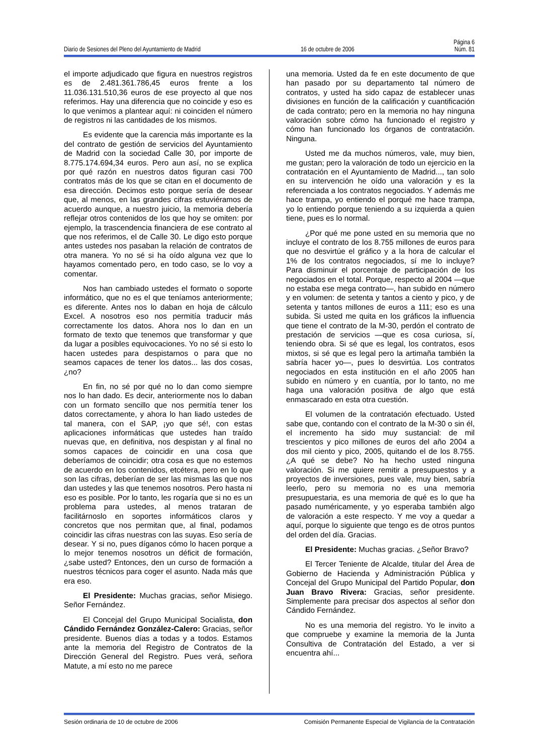Página 6
Diario de Sesiones del Pleno del Ayuntamiento de Madrid 16 de octubre de 2006 Núm. 81
el importe adjudicado que figura en nuestros registros es de 2.481.361.786,45 euros frente a los 11.036.131.510,36 euros de ese proyecto al que nos referimos. Hay una diferencia que no coincide y eso es lo que venimos a plantear aquí: ni coinciden el número de registros ni las cantidades de los mismos.
Es evidente que la carencia más importante es la del contrato de gestión de servicios del Ayuntamiento de Madrid con la sociedad Calle 30, por importe de 8.775.174.694,34 euros. Pero aun así, no se explica por qué razón en nuestros datos figuran casi 700 contratos más de los que se citan en el documento de esa dirección. Decimos esto porque sería de desear que, al menos, en las grandes cifras estuviéramos de acuerdo aunque, a nuestro juicio, la memoria debería reflejar otros contenidos de los que hoy se omiten: por ejemplo, la trascendencia financiera de ese contrato al que nos referimos, el de Calle 30. Le digo esto porque antes ustedes nos pasaban la relación de contratos de otra manera. Yo no sé si ha oído alguna vez que lo hayamos comentado pero, en todo caso, se lo voy a comentar.
Nos han cambiado ustedes el formato o soporte informático, que no es el que teníamos anteriormente; es diferente. Antes nos lo daban en hoja de cálculo Excel. A nosotros eso nos permitía traducir más correctamente los datos. Ahora nos lo dan en un formato de texto que tenemos que transformar y que da lugar a posibles equivocaciones. Yo no sé si esto lo hacen ustedes para despistarnos o para que no seamos capaces de tener los datos... las dos cosas, ¿no?
En fin, no sé por qué no lo dan como siempre nos lo han dado. Es decir, anteriormente nos lo daban con un formato sencillo que nos permitía tener los datos correctamente, y ahora lo han liado ustedes de tal manera, con el SAP, ¡yo que sé!, con estas aplicaciones informáticas que ustedes han traído nuevas que, en definitiva, nos despistan y al final no somos capaces de coincidir en una cosa que deberíamos de coincidir; otra cosa es que no estemos de acuerdo en los contenidos, etcétera, pero en lo que son las cifras, deberían de ser las mismas las que nos dan ustedes y las que tenemos nosotros. Pero hasta ni eso es posible. Por lo tanto, les rogaría que si no es un problema para ustedes, al menos trataran de facilitárnoslo en soportes informáticos claros y concretos que nos permitan que, al final, podamos coincidir las cifras nuestras con las suyas. Eso sería de desear. Y si no, pues díganos cómo lo hacen porque a lo mejor tenemos nosotros un déficit de formación, ¿sabe usted? Entonces, den un curso de formación a nuestros técnicos para coger el asunto. Nada más que era eso.
El Presidente: Muchas gracias, señor Misiego. Señor Fernández.
El Concejal del Grupo Municipal Socialista, don Cándido Fernández González-Calero: Gracias, señor presidente. Buenos días a todas y a todos. Estamos ante la memoria del Registro de Contratos de la Dirección General del Registro. Pues verá, señora Matute, a mí esto no me parece
una memoria. Usted da fe en este documento de que han pasado por su departamento tal número de contratos, y usted ha sido capaz de establecer unas divisiones en función de la calificación y cuantificación de cada contrato; pero en la memoria no hay ninguna valoración sobre cómo ha funcionado el registro y cómo han funcionado los órganos de contratación. Ninguna.
Usted me da muchos números, vale, muy bien, me gustan; pero la valoración de todo un ejercicio en la contratación en el Ayuntamiento de Madrid..., tan solo en su intervención he oído una valoración y es la referenciada a los contratos negociados. Y además me hace trampa, yo entiendo el porqué me hace trampa, yo lo entiendo porque teniendo a su izquierda a quien tiene, pues es lo normal.
¿Por qué me pone usted en su memoria que no incluye el contrato de los 8.755 millones de euros para que no desvirtúe el gráfico y a la hora de calcular el 1% de los contratos negociados, sí me lo incluye? Para disminuir el porcentaje de participación de los negociados en el total. Porque, respecto al 2004 —que no estaba ese mega contrato—, han subido en número y en volumen: de setenta y tantos a ciento y pico, y de setenta y tantos millones de euros a 111; eso es una subida. Si usted me quita en los gráficos la influencia que tiene el contrato de la M-30, perdón el contrato de prestación de servicios —que es cosa curiosa, sí, teniendo obra. Si sé que es legal, los contratos, esos mixtos, si sé que es legal pero la artimaña también la sabría hacer yo—, pues lo desvirtúa. Los contratos negociados en esta institución en el año 2005 han subido en número y en cuantía, por lo tanto, no me haga una valoración positiva de algo que está enmascarado en esta otra cuestión.
El volumen de la contratación efectuado. Usted sabe que, contando con el contrato de la M-30 o sin él, el incremento ha sido muy sustancial: de mil trescientos y pico millones de euros del año 2004 a dos mil ciento y pico, 2005, quitando el de los 8.755. ¿A qué se debe? No ha hecho usted ninguna valoración. Si me quiere remitir a presupuestos y a proyectos de inversiones, pues vale, muy bien, sabría leerlo, pero su memoria no es una memoria presupuestaria, es una memoria de qué es lo que ha pasado numéricamente, y yo esperaba también algo de valoración a este respecto. Y me voy a quedar a aquí, porque lo siguiente que tengo es de otros puntos del orden del día. Gracias.
El Presidente: Muchas gracias. ¿Señor Bravo?
El Tercer Teniente de Alcalde, titular del Área de Gobierno de Hacienda y Administración Pública y Concejal del Grupo Municipal del Partido Popular, don Juan Bravo Rivera: Gracias, señor presidente. Simplemente para precisar dos aspectos al señor don Cándido Fernández.
No es una memoria del registro. Yo le invito a que compruebe y examine la memoria de la Junta Consultiva de Contratación del Estado, a ver si encuentra ahí...
Sesión ordinaria de 10 de octubre de 2006 Comisión Permanente Especial de Vigilancia de la Contratación